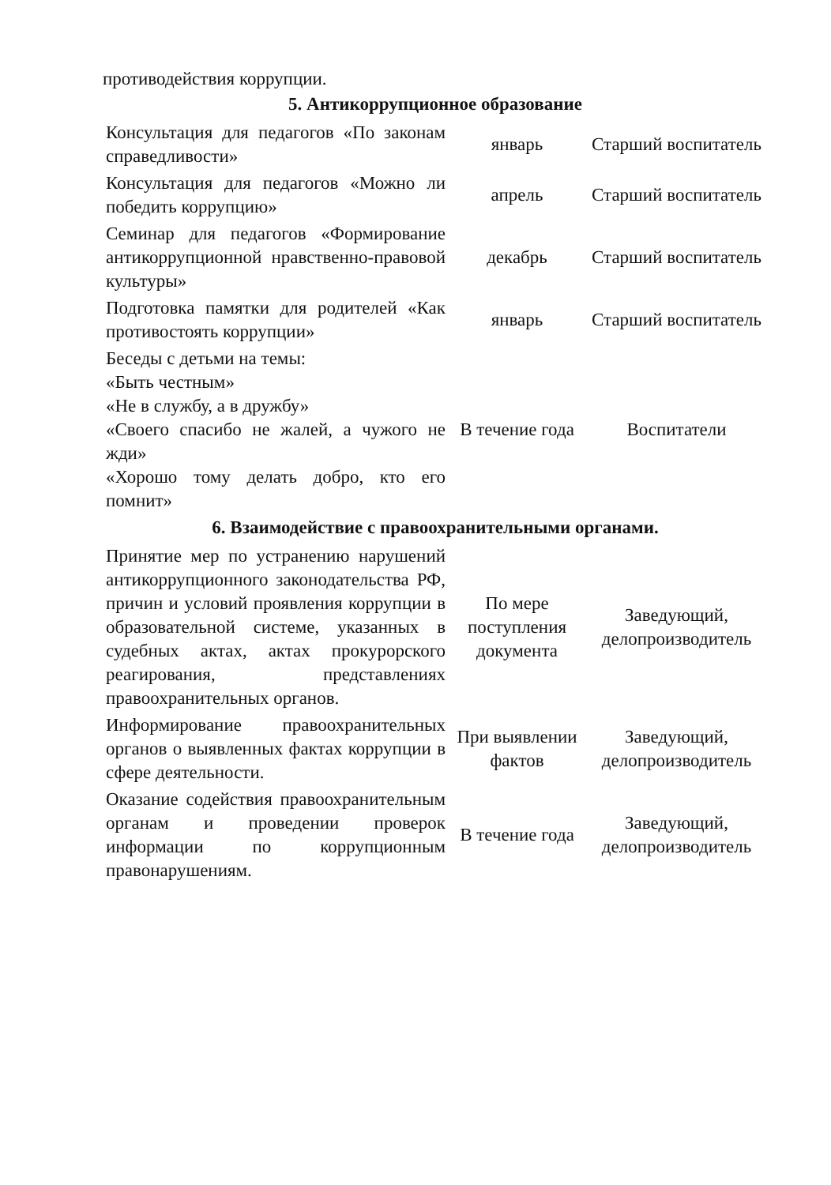противодействия коррупции.
5. Антикоррупционное образование
| Консультация для педагогов «По законам справедливости» | январь | Старший воспитатель |
| Консультация для педагогов «Можно ли победить коррупцию» | апрель | Старший воспитатель |
| Семинар для педагогов «Формирование антикоррупционной нравственно-правовой культуры» | декабрь | Старший воспитатель |
| Подготовка памятки для родителей «Как противостоять коррупции» | январь | Старший воспитатель |
| Беседы с детьми на темы: «Быть честным» «Не в службу, а в дружбу» «Своего спасибо не жалей, а чужого не жди» «Хорошо тому делать добро, кто его помнит» | В течение года | Воспитатели |
6. Взаимодействие с правоохранительными органами.
| Принятие мер по устранению нарушений антикоррупционного законодательства РФ, причин и условий проявления коррупции в образовательной системе, указанных в судебных актах, актах прокурорского реагирования, представлениях правоохранительных органов. | По мере поступления документа | Заведующий, делопроизводитель |
| Информирование правоохранительных органов о выявленных фактах коррупции в сфере деятельности. | При выявлении фактов | Заведующий, делопроизводитель |
| Оказание содействия правоохранительным органам и проведении проверок информации по коррупционным правонарушениям. | В течение года | Заведующий, делопроизводитель |